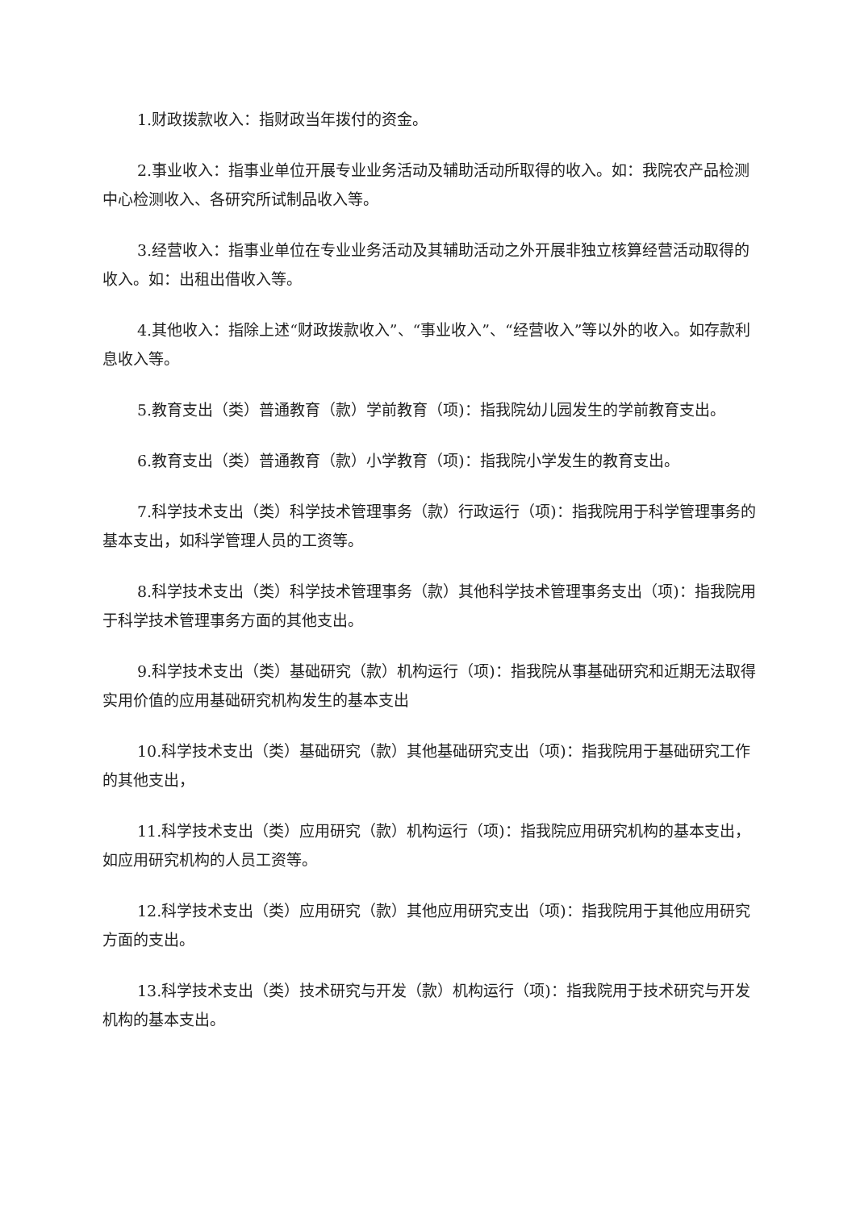1.财政拨款收入：指财政当年拨付的资金。
2.事业收入：指事业单位开展专业业务活动及辅助活动所取得的收入。如：我院农产品检测中心检测收入、各研究所试制品收入等。
3.经营收入：指事业单位在专业业务活动及其辅助活动之外开展非独立核算经营活动取得的收入。如：出租出借收入等。
4.其他收入：指除上述“财政拨款收入”、“事业收入”、“经营收入”等以外的收入。如存款利息收入等。
5.教育支出（类）普通教育（款）学前教育（项)：指我院幼儿园发生的学前教育支出。
6.教育支出（类）普通教育（款）小学教育（项)：指我院小学发生的教育支出。
7.科学技术支出（类）科学技术管理事务（款）行政运行（项)：指我院用于科学管理事务的基本支出，如科学管理人员的工资等。
8.科学技术支出（类）科学技术管理事务（款）其他科学技术管理事务支出（项)：指我院用于科学技术管理事务方面的其他支出。
9.科学技术支出（类）基础研究（款）机构运行（项)：指我院从事基础研究和近期无法取得实用价值的应用基础研究机构发生的基本支出
10.科学技术支出（类）基础研究（款）其他基础研究支出（项)：指我院用于基础研究工作的其他支出，
11.科学技术支出（类）应用研究（款）机构运行（项)：指我院应用研究机构的基本支出，如应用研究机构的人员工资等。
12.科学技术支出（类）应用研究（款）其他应用研究支出（项)：指我院用于其他应用研究方面的支出。
13.科学技术支出（类）技术研究与开发（款）机构运行（项)：指我院用于技术研究与开发机构的基本支出。